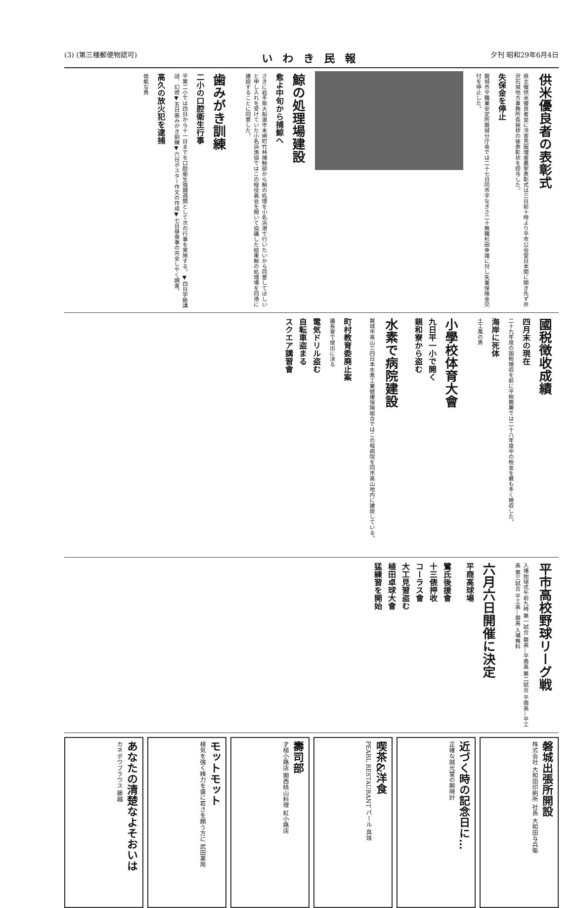(3) (第三種郵便物認可) いわき民報 夕刊 昭和29年6月4日
供米優良者の表彰式
県主催供米優良者並に冷害克服増産農家表彰式は三日前十時より平市公会堂日本間に開き先ず井沢石城地方事務所長挨拶の後表彰状を授与した。
失保金を停止
磐城市平職業安定所磐城分庁舎では二十七日同市字なぎさ二十無職杉田幸雄に対し失業保険金交付を停止した。
鯨の処理場建設
愈よ中旬から捕鯨へ
さきに岩手県大船渡市末崎町竹林捕鯨部から鯨の処理を小名浜港で行いたいから同意してほしいと申し入れを受けていた小名浜漁協ではこの程役員会を開いて協議した結果鯨の処理場を同港に建設することに同意した。
歯みがき訓練
二小の口腔衛生行事
平第二小では四日から十一日までを口腔衛生強調週間として次の行事を実施する。▼四日学級講話、幻燈▼五日歯みがき訓練▼六日ポスター作文の作成▼七日昼食事の完全しやく調査。
高久の放火犯を逮捕
低能な男
國税徴收成績
四月末の現在
二十九年度の国税徴収を前に平税務署では二十八年度中の税金を最も多く徴収した。
海岸に死体
土工風の男
小學校体育大會
九日平一小で開く
親和寮から盗む
水素で病院建設
磐城市高山三四日本水素工業健康保険組合ではこの程病院を同市高山地内に建設している。
町村教育委廃止案
議長會で提出に決る
電気ドリル盗む
自転車盗まる
スクエア講習會
平市高校野球リーグ戦
入場始球式午前九時 第一試合 磐高—平商高 第二試合 平商高—平工高 第三試合 平工高—磐高 入場無料
六月六日開催に決定
平商高球場
鷺氏後援會
十三俵押收
コーラス會
大工見習盗む
植田卓球大會
猛練習を開始
磐城出張所開設
株式会社 大和田印刷所 社長 大和田与兵衛
近づく時の記念日に…
正確な誠光堂の腕時計
喫茶&洋食
PEARL RESTAURANT パール 真珠
壽司部
才槌小路店 關西桃山料理 紅小路店
モットモット
根気を強く精力を盛に若さを願う方に 武田薬局
あなたの清楚なよそおいは
カネボウブラウス 藤越